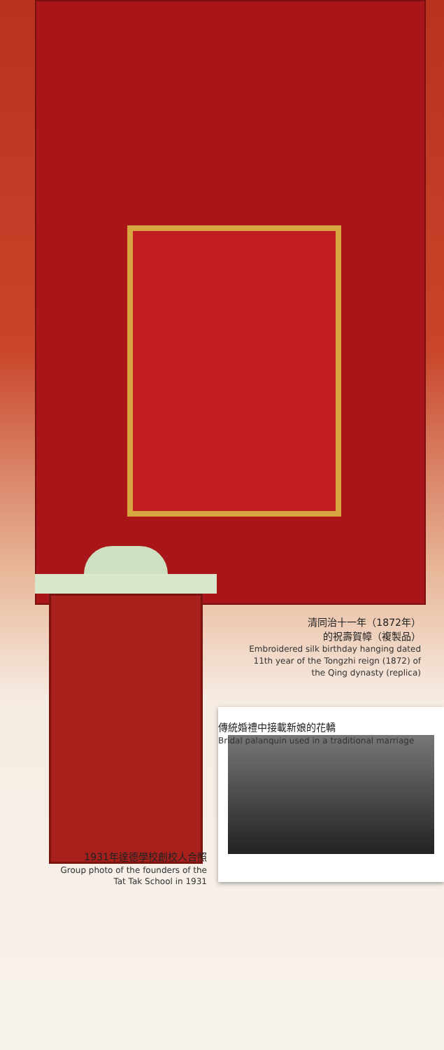清同治十一年（1872年）
的祝壽賀幛（複製品）
Embroidered silk birthday hanging dated 11th year of the Tongzhi reign (1872) of the Qing dynasty (replica)
傳統婚禮中接載新娘的花轎
Bridal palanquin used in a traditional marriage
1931年達德學校創校人合照
Group photo of the founders of the Tat Tak School in 1931